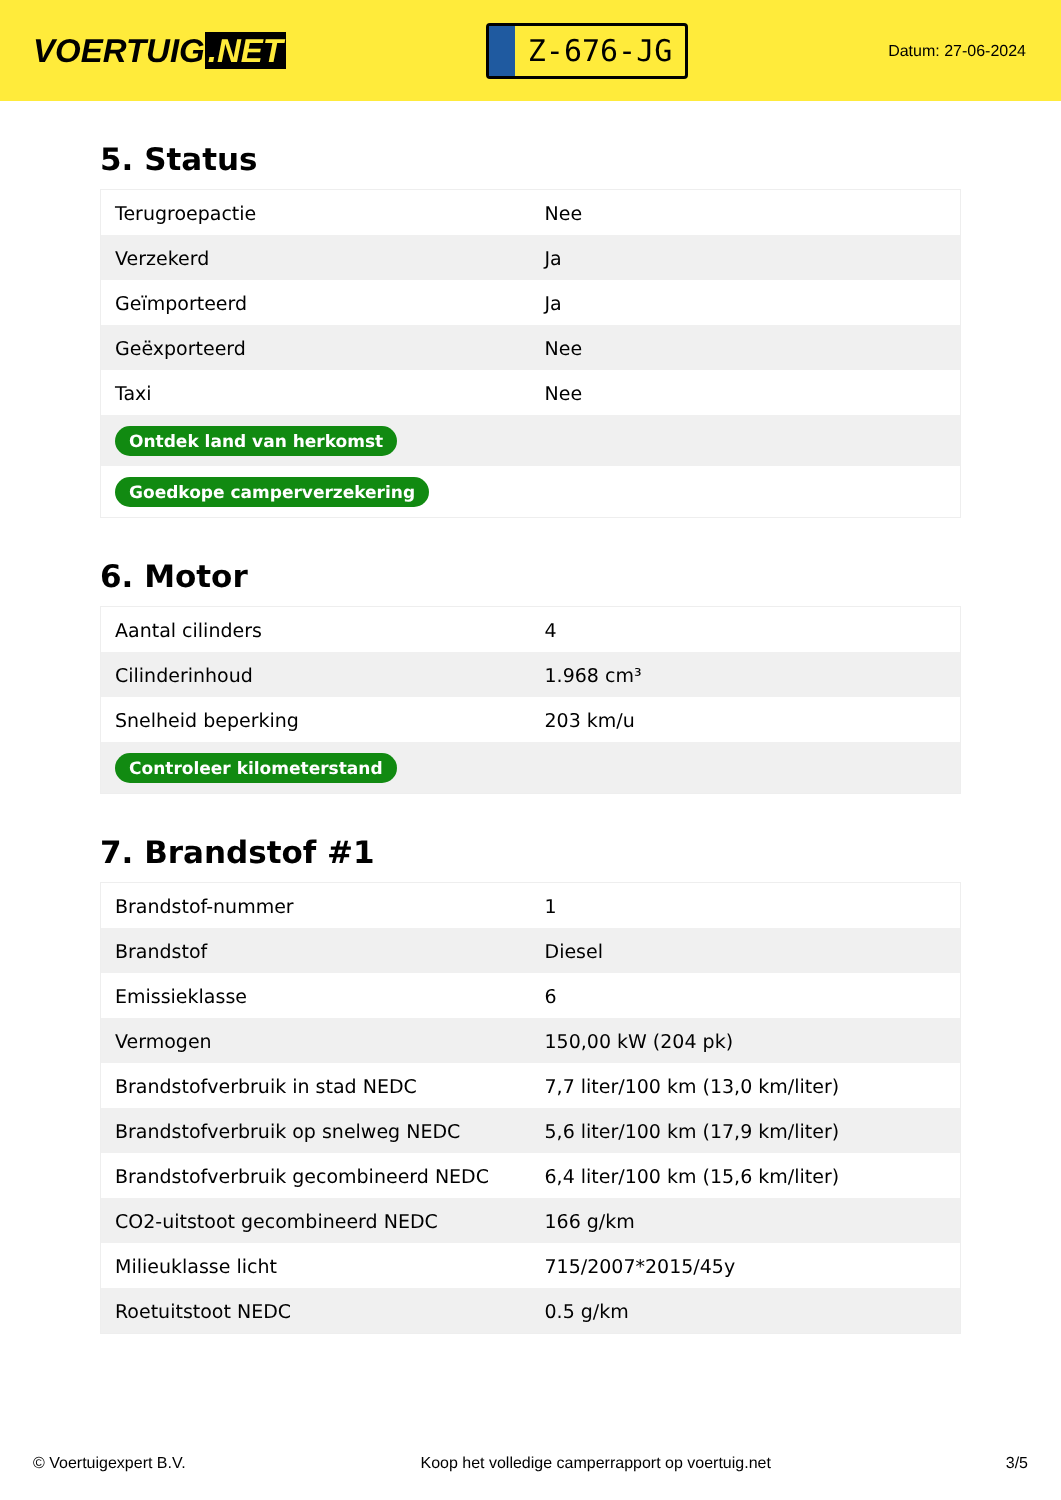VOERTUIG.NET
Z-676-JG
Datum: 27-06-2024
5. Status
| Terugroepactie | Nee |
| Verzekerd | Ja |
| Geïmporteerd | Ja |
| Geëxporteerd | Nee |
| Taxi | Nee |
| Ontdek land van herkomst | |
| Goedkope camperverzekering | |
6. Motor
| Aantal cilinders | 4 |
| Cilinderinhoud | 1.968 cm³ |
| Snelheid beperking | 203 km/u |
| Controleer kilometerstand | |
7. Brandstof #1
| Brandstof-nummer | 1 |
| Brandstof | Diesel |
| Emissieklasse | 6 |
| Vermogen | 150,00 kW (204 pk) |
| Brandstofverbruik in stad NEDC | 7,7 liter/100 km (13,0 km/liter) |
| Brandstofverbruik op snelweg NEDC | 5,6 liter/100 km (17,9 km/liter) |
| Brandstofverbruik gecombineerd NEDC | 6,4 liter/100 km (15,6 km/liter) |
| CO2-uitstoot gecombineerd NEDC | 166 g/km |
| Milieuklasse licht | 715/2007*2015/45y |
| Roetuitstoot NEDC | 0.5 g/km |
© Voertuigexpert B.V. Koop het volledige camperrapport op voertuig.net 3/5